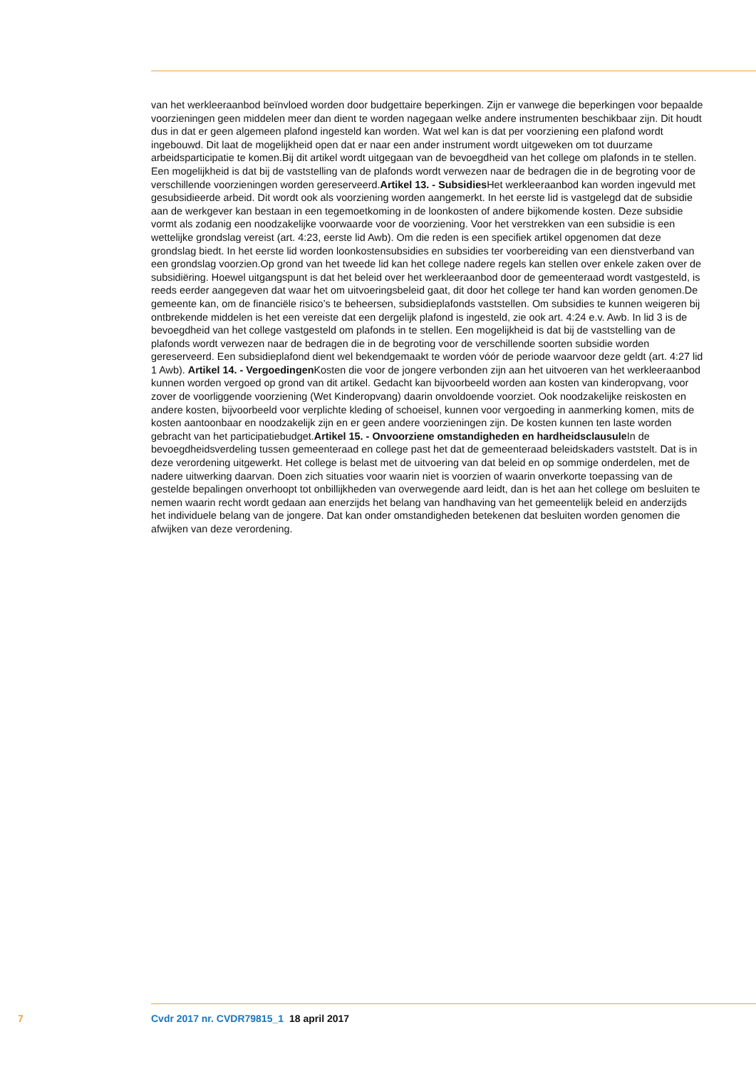van het werkleeraanbod beïnvloed worden door budgettaire beperkingen. Zijn er vanwege die beper­kingen voor bepaalde voorzieningen geen middelen meer dan dient te worden nagegaan welke andere instrumenten beschikbaar zijn. Dit houdt dus in dat er geen algemeen plafond ingesteld kan worden. Wat wel kan is dat per voorziening een plafond wordt ingebouwd. Dit laat de mogelijkheid open dat er naar een ander instrument wordt uitgeweken om tot duurzame arbeidsparticipatie te komen.Bij dit ar­tikel wordt uitgegaan van de bevoegdheid van het college om plafonds in te stellen. Een mogelijkheid is dat bij de vaststelling van de plafonds wordt verwezen naar de bedragen die in de begroting voor de verschillende voorzieningen worden gereserveerd.Artikel 13. - Subsidies Het werkleeraanbod kan worden ingevuld met gesubsidieerde arbeid. Dit wordt ook als voorziening worden aangemerkt. In het eerste lid is vastgelegd dat de subsidie aan de werkgever kan bestaan in een tegemoetkoming in de loonkosten of andere bijkomende kosten. Deze subsidie vormt als zodanig een noodzakelijke voorwaarde voor de voorziening. Voor het verstrekken van een subsidie is een wettelijke grondslag vereist (art. 4:23, eerste lid Awb). Om die reden is een specifiek artikel opgenomen dat deze grondslag biedt. In het eerste lid worden loonkostensubsidies en subsidies ter voorbereiding van een dienstverband van een grondslag voorzien.Op grond van het tweede lid kan het college nadere regels kan stellen over enkele zaken over de subsidiëring. Hoewel uitgangspunt is dat het beleid over het werkleeraanbod door de gemeenteraad wordt vastgesteld, is reeds eerder aangegeven dat waar het om uitvoeringsbeleid gaat, dit door het college ter hand kan worden genomen.De gemeente kan, om de financiële risico’s te be­heersen, subsidieplafonds vaststellen. Om subsidies te kunnen weigeren bij ontbrekende middelen is het een vereiste dat een dergelijk plafond is ingesteld, zie ook art. 4:24 e.v. Awb. In lid 3 is de bevoegdheid van het college vastgesteld om plafonds in te stellen. Een mogelijkheid is dat bij de vaststelling van de plafonds wordt verwezen naar de bedragen die in de begroting voor de verschillende soorten subsidie worden gereserveerd. Een subsidieplafond dient wel bekendgemaakt te worden vóór de periode waarvoor deze geldt (art. 4:27 lid 1 Awb). Artikel 14. - Vergoedingen Kosten die voor de jongere verbonden zijn aan het uitvoeren van het werkleeraanbod kunnen worden vergoed op grond van dit artikel. Gedacht kan bijvoorbeeld worden aan kosten van kinderopvang, voor zover de voorliggende voorziening (Wet Kinderopvang) daarin onvoldoende voorziet. Ook noodzakelijke reiskosten en andere kosten, bijvoorbeeld voor verplichte kleding of schoeisel, kunnen voor vergoeding in aanmerking komen, mits de kosten aantoonbaar en noodzakelijk zijn en er geen andere voorzieningen zijn. De kosten kunnen ten laste worden gebracht van het participatiebudget.Artikel 15. - Onvoorziene omstandigheden en hardheids­clausule In de bevoegdheidsverdeling tussen gemeenteraad en college past het dat de gemeenteraad beleidskaders vaststelt. Dat is in deze verordening uitgewerkt. Het college is belast met de uitvoering van dat beleid en op sommige onderdelen, met de nadere uitwerking daarvan. Doen zich situaties voor waarin niet is voorzien of waarin onverkorte toepassing van de gestelde bepalingen onverhoopt tot onbillijkheden van overwegende aard leidt, dan is het aan het college om besluiten te nemen waarin recht wordt gedaan aan enerzijds het belang van handhaving van het gemeentelijk beleid en anderzijds het individuele belang van de jongere. Dat kan onder omstandigheden betekenen dat besluiten worden genomen die afwijken van deze verordening.
7 Cvdr 2017 nr. CVDR79815_1 18 april 2017